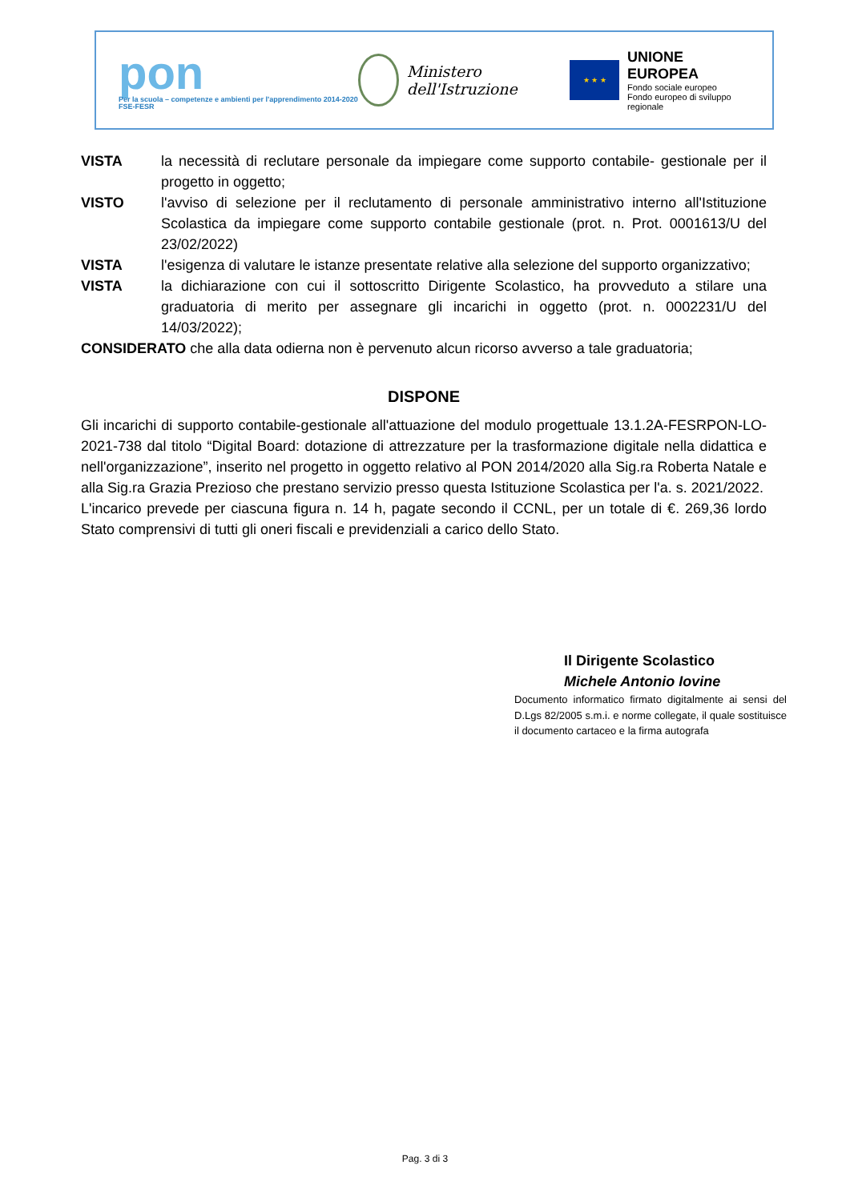pon
Per la scuola – competenze e ambienti per l'apprendimento 2014-2020 FSE-FESR
Ministero dell'Istruzione
★ ★ ★
UNIONE EUROPEA
Fondo sociale europeo
Fondo europeo di sviluppo regionale
VISTA la necessità di reclutare personale da impiegare come supporto contabile- gestionale per il progetto in oggetto;
VISTO l'avviso di selezione per il reclutamento di personale amministrativo interno all'Istituzione Scolastica da impiegare come supporto contabile gestionale (prot. n. Prot. 0001613/U del 23/02/2022)
VISTA l'esigenza di valutare le istanze presentate relative alla selezione del supporto organizzativo;
VISTA la dichiarazione con cui il sottoscritto Dirigente Scolastico, ha provveduto a stilare una graduatoria di merito per assegnare gli incarichi in oggetto (prot. n. 0002231/U del 14/03/2022);
CONSIDERATO che alla data odierna non è pervenuto alcun ricorso avverso a tale graduatoria;
DISPONE
Gli incarichi di supporto contabile-gestionale all'attuazione del modulo progettuale 13.1.2A-FESRPON-LO-2021-738 dal titolo “Digital Board: dotazione di attrezzature per la trasformazione digitale nella didattica e nell'organizzazione”, inserito nel progetto in oggetto relativo al PON 2014/2020 alla Sig.ra Roberta Natale e alla Sig.ra Grazia Prezioso che prestano servizio presso questa Istituzione Scolastica per l'a. s. 2021/2022.
L'incarico prevede per ciascuna figura n. 14 h, pagate secondo il CCNL, per un totale di €. 269,36 lordo Stato comprensivi di tutti gli oneri fiscali e previdenziali a carico dello Stato.
Il Dirigente Scolastico
Michele Antonio Iovine
Documento informatico firmato digitalmente ai sensi del D.Lgs 82/2005 s.m.i. e norme collegate, il quale sostituisce il documento cartaceo e la firma autografa
Pag. 3 di 3